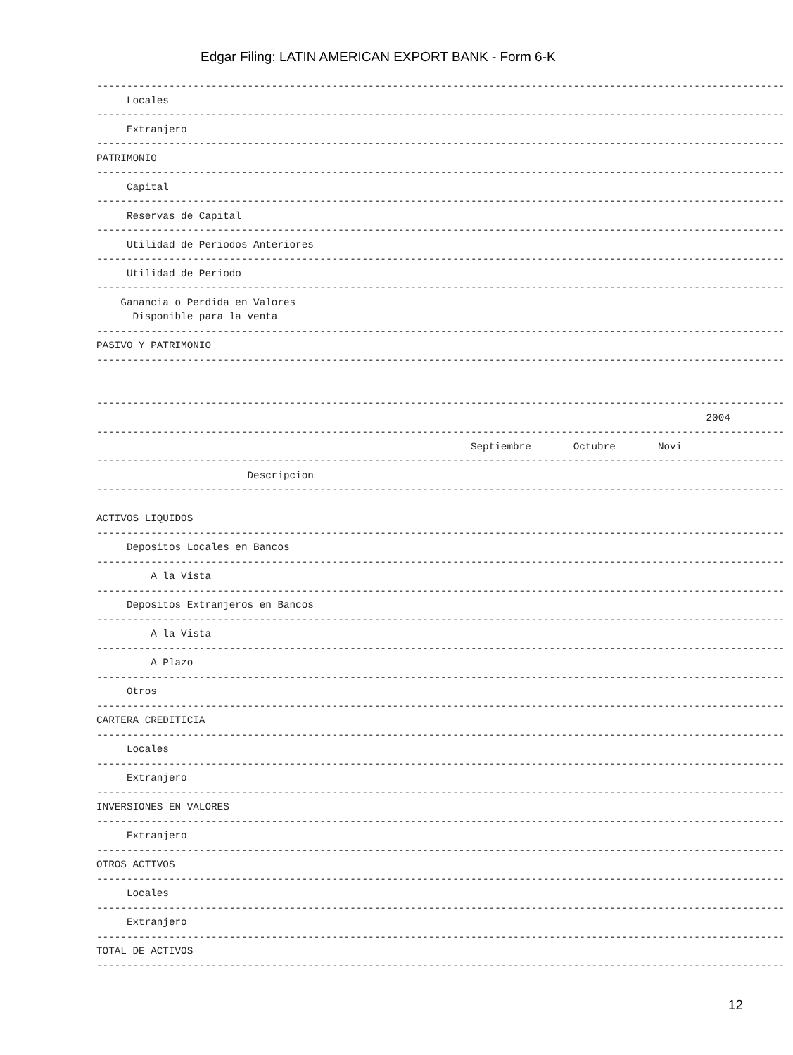Edgar Filing: LATIN AMERICAN EXPORT BANK - Form 6-K
------------------------------------------------------------------------------------------------------------------
     Locales
------------------------------------------------------------------------------------------------------------------
     Extranjero
------------------------------------------------------------------------------------------------------------------
PATRIMONIO
------------------------------------------------------------------------------------------------------------------
     Capital
------------------------------------------------------------------------------------------------------------------
     Reservas de Capital
------------------------------------------------------------------------------------------------------------------
     Utilidad de Periodos Anteriores
------------------------------------------------------------------------------------------------------------------
     Utilidad de Periodo
------------------------------------------------------------------------------------------------------------------
    Ganancia o Perdida en Valores
      Disponible para la venta
------------------------------------------------------------------------------------------------------------------
PASIVO Y PATRIMONIO
------------------------------------------------------------------------------------------------------------------


------------------------------------------------------------------------------------------------------------------
                                                                                                     2004
------------------------------------------------------------------------------------------------------------------
                                                              Septiembre       Octubre       Novi
------------------------------------------------------------------------------------------------------------------
                         Descripcion
------------------------------------------------------------------------------------------------------------------

ACTIVOS LIQUIDOS
------------------------------------------------------------------------------------------------------------------
     Depositos Locales en Bancos
------------------------------------------------------------------------------------------------------------------
         A la Vista
------------------------------------------------------------------------------------------------------------------
     Depositos Extranjeros en Bancos
------------------------------------------------------------------------------------------------------------------
         A la Vista
------------------------------------------------------------------------------------------------------------------
         A Plazo
------------------------------------------------------------------------------------------------------------------
     Otros
------------------------------------------------------------------------------------------------------------------
CARTERA CREDITICIA
------------------------------------------------------------------------------------------------------------------
     Locales
------------------------------------------------------------------------------------------------------------------
     Extranjero
------------------------------------------------------------------------------------------------------------------
INVERSIONES EN VALORES
------------------------------------------------------------------------------------------------------------------
     Extranjero
------------------------------------------------------------------------------------------------------------------
OTROS ACTIVOS
------------------------------------------------------------------------------------------------------------------
     Locales
------------------------------------------------------------------------------------------------------------------
     Extranjero
------------------------------------------------------------------------------------------------------------------
TOTAL DE ACTIVOS
------------------------------------------------------------------------------------------------------------------
12